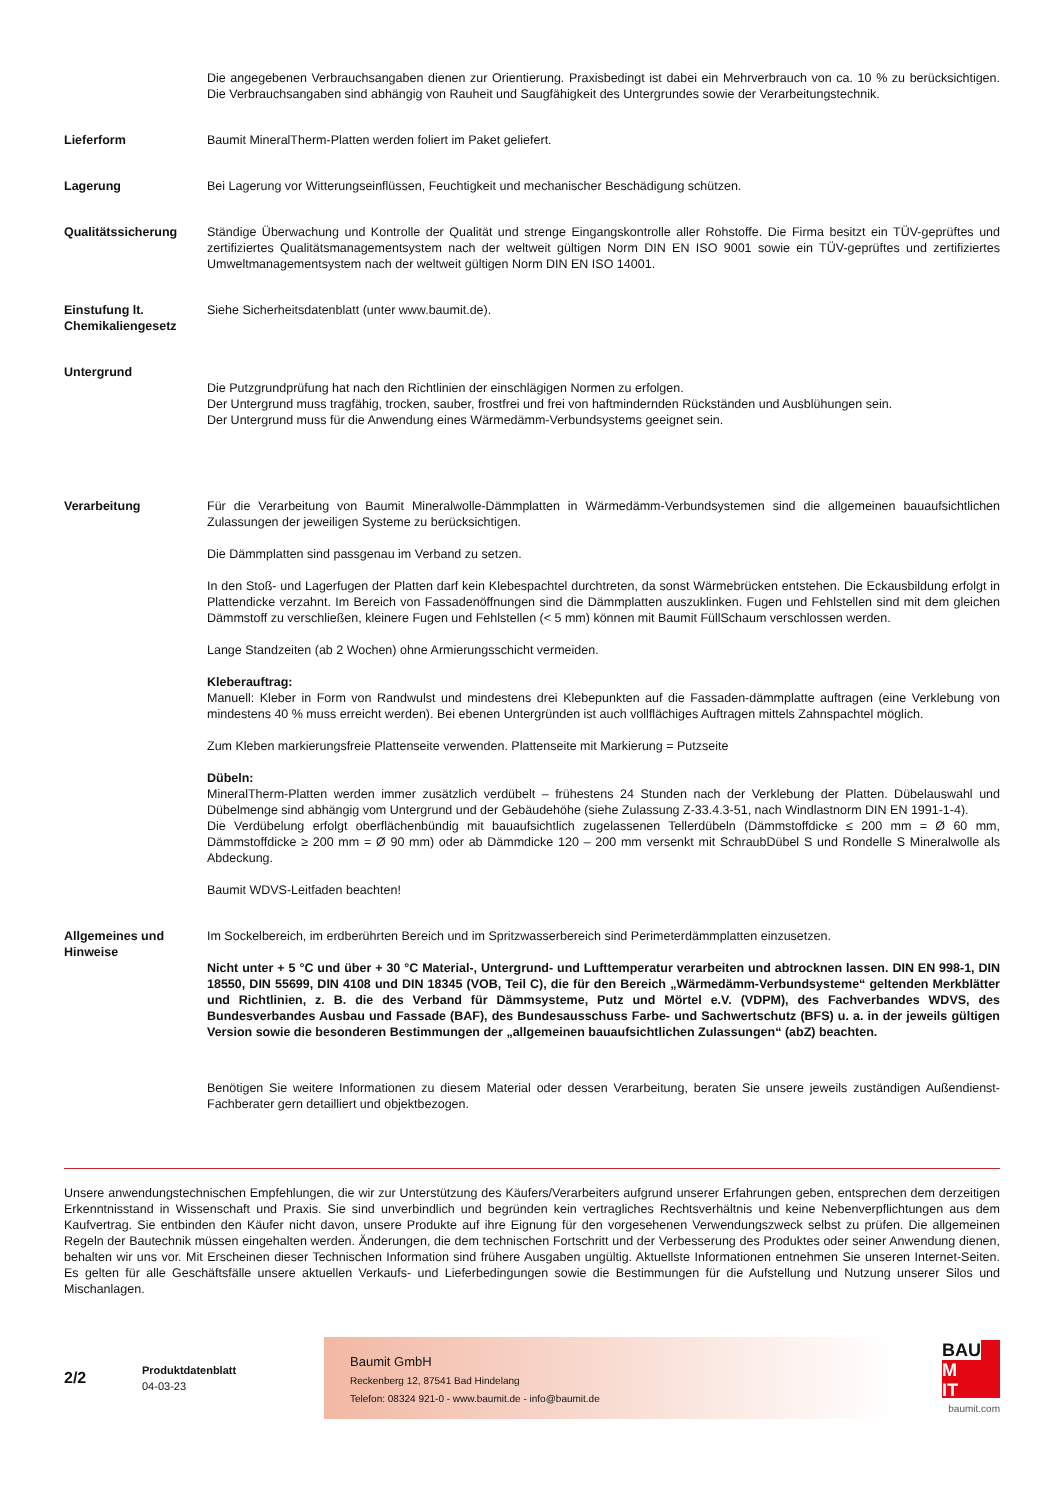Die angegebenen Verbrauchsangaben dienen zur Orientierung. Praxisbedingt ist dabei ein Mehrverbrauch von ca. 10 % zu berücksichtigen. Die Verbrauchsangaben sind abhängig von Rauheit und Saugfähigkeit des Untergrundes sowie der Verarbeitungstechnik.
Lieferform Baumit MineralTherm-Platten werden foliert im Paket geliefert.
Lagerung Bei Lagerung vor Witterungseinflüssen, Feuchtigkeit und mechanischer Beschädigung schützen.
Qualitätssicherung Ständige Überwachung und Kontrolle der Qualität und strenge Eingangskontrolle aller Rohstoffe. Die Firma besitzt ein TÜV-geprüftes und zertifiziertes Qualitätsmanagementsystem nach der weltweit gültigen Norm DIN EN ISO 9001 sowie ein TÜV-geprüftes und zertifiziertes Umweltmanagementsystem nach der weltweit gültigen Norm DIN EN ISO 14001.
Einstufung lt. Chemikaliengesetz
Siehe Sicherheitsdatenblatt (unter www.baumit.de).
Untergrund
Die Putzgrundprüfung hat nach den Richtlinien der einschlägigen Normen zu erfolgen.
Der Untergrund muss tragfähig, trocken, sauber, frostfrei und frei von haftmindernden Rückständen und Ausblühungen sein.
Der Untergrund muss für die Anwendung eines Wärmedämm-Verbundsystems geeignet sein.
Verarbeitung Für die Verarbeitung von Baumit Mineralwolle-Dämmplatten in Wärmedämm-Verbundsystemen sind die allgemeinen bauaufsichtlichen Zulassungen der jeweiligen Systeme zu berücksichtigen.
Die Dämmplatten sind passgenau im Verband zu setzen.
In den Stoß- und Lagerfugen der Platten darf kein Klebespachtel durchtreten, da sonst Wärmebrücken entstehen. Die Eckausbildung erfolgt in Plattendicke verzahnt. Im Bereich von Fassadenöffnungen sind die Dämmplatten auszuklinken. Fugen und Fehlstellen sind mit dem gleichen Dämmstoff zu verschließen, kleinere Fugen und Fehlstellen (< 5 mm) können mit Baumit FüllSchaum verschlossen werden.
Lange Standzeiten (ab 2 Wochen) ohne Armierungsschicht vermeiden.
Kleberauftrag:
Manuell: Kleber in Form von Randwulst und mindestens drei Klebepunkten auf die Fassaden-dämmplatte auftragen (eine Verklebung von mindestens 40 % muss erreicht werden). Bei ebenen Untergründen ist auch vollflächiges Auftragen mittels Zahnspachtel möglich.
Zum Kleben markierungsfreie Plattenseite verwenden. Plattenseite mit Markierung = Putzseite
Dübeln:
MineralTherm-Platten werden immer zusätzlich verdübelt – frühestens 24 Stunden nach der Verklebung der Platten. Dübelauswahl und Dübelmenge sind abhängig vom Untergrund und der Gebäudehöhe (siehe Zulassung Z-33.4.3-51, nach Windlastnorm DIN EN 1991-1-4).
Die Verdübelung erfolgt oberflächenbündig mit bauaufsichtlich zugelassenen Tellerdübeln (Dämmstoffdicke ≤ 200 mm = Ø 60 mm, Dämmstoffdicke ≥ 200 mm = Ø 90 mm) oder ab Dämmdicke 120 – 200 mm versenkt mit SchraubDübel S und Rondelle S Mineralwolle als Abdeckung.
Baumit WDVS-Leitfaden beachten!
Allgemeines und Hinweise
Im Sockelbereich, im erdberührten Bereich und im Spritzwasserbereich sind Perimeterdämmplatten einzusetzen.
Nicht unter + 5 °C und über + 30 °C Material-, Untergrund- und Lufttemperatur verarbeiten und abtrocknen lassen. DIN EN 998-1, DIN 18550, DIN 55699, DIN 4108 und DIN 18345 (VOB, Teil C), die für den Bereich „Wärmedämm-Verbundsysteme“ geltenden Merkblätter und Richtlinien, z. B. die des Verband für Dämmsysteme, Putz und Mörtel e.V. (VDPM), des Fachverbandes WDVS, des Bundesverbandes Ausbau und Fassade (BAF), des Bundesausschuss Farbe- und Sachwertschutz (BFS) u. a. in der jeweils gültigen Version sowie die besonderen Bestimmungen der „allgemeinen bauaufsichtlichen Zulassungen“ (abZ) beachten.
Benötigen Sie weitere Informationen zu diesem Material oder dessen Verarbeitung, beraten Sie unsere jeweils zuständigen Außendienst-Fachberater gern detailliert und objektbezogen.
Unsere anwendungstechnischen Empfehlungen, die wir zur Unterstützung des Käufers/Verarbeiters aufgrund unserer Erfahrungen geben, entsprechen dem derzeitigen Erkenntnisstand in Wissenschaft und Praxis. Sie sind unverbindlich und begründen kein vertragliches Rechtsverhältnis und keine Nebenverpflichtungen aus dem Kaufvertrag. Sie entbinden den Käufer nicht davon, unsere Produkte auf ihre Eignung für den vorgesehenen Verwendungszweck selbst zu prüfen. Die allgemeinen Regeln der Bautechnik müssen eingehalten werden. Änderungen, die dem technischen Fortschritt und der Verbesserung des Produktes oder seiner Anwendung dienen, behalten wir uns vor. Mit Erscheinen dieser Technischen Information sind frühere Ausgaben ungültig. Aktuellste Informationen entnehmen Sie unseren Internet-Seiten. Es gelten für alle Geschäftsfälle unsere aktuellen Verkaufs- und Lieferbedingungen sowie die Bestimmungen für die Aufstellung und Nutzung unserer Silos und Mischanlagen.
2/2
Produktdatenblatt
04-03-23
Baumit GmbH
Reckenberg 12, 87541 Bad Hindelang
Telefon: 08324 921-0 - www.baumit.de - info@baumit.de
BAU
M
IT
baumit.com